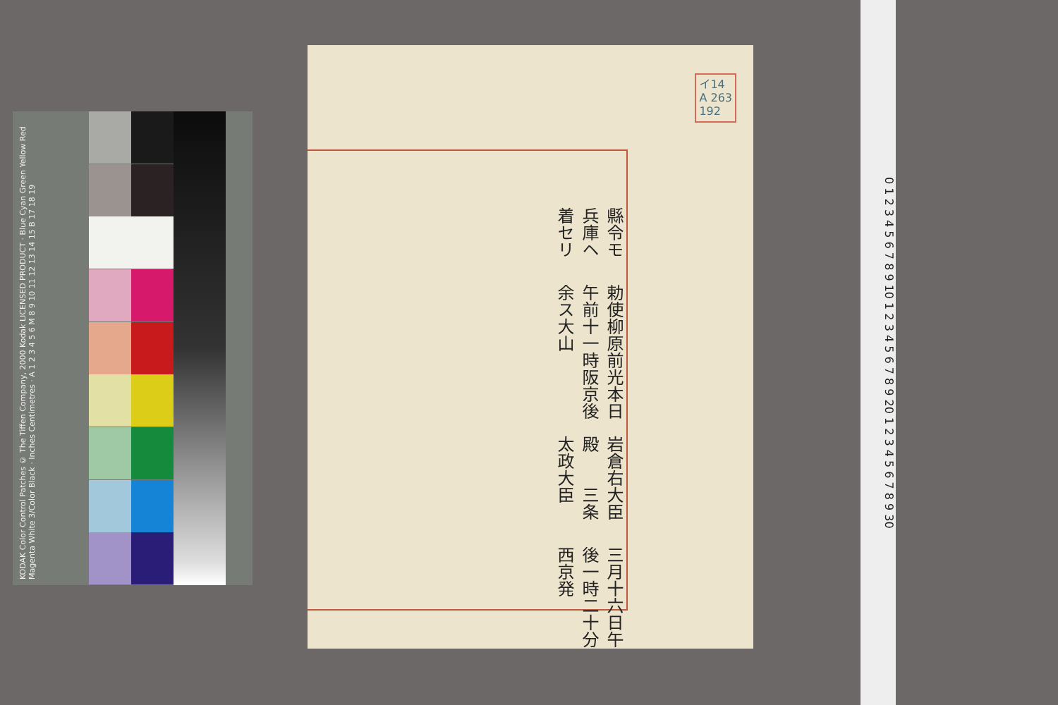KODAK Color Control Patches © The Tiffen Company, 2000 Kodak LICENSED PRODUCT · Blue Cyan Green Yellow Red Magenta White 3/Color Black · Inches Centimetres · A 1 2 3 4 5 6 M 8 9 10 11 12 13 14 15 B 17 18 19
イ14
A 263
192
三月十六日午後一時二十分西京発
岩倉右大臣殿　　三条太政大臣
勅使柳原前光本日午前十一時阪京後余ス大山
縣令モ兵庫ヘ着セリ
0 1 2 3 4 5 6 7 8 9 10 1 2 3 4 5 6 7 8 9 20 1 2 3 4 5 6 7 8 9 30